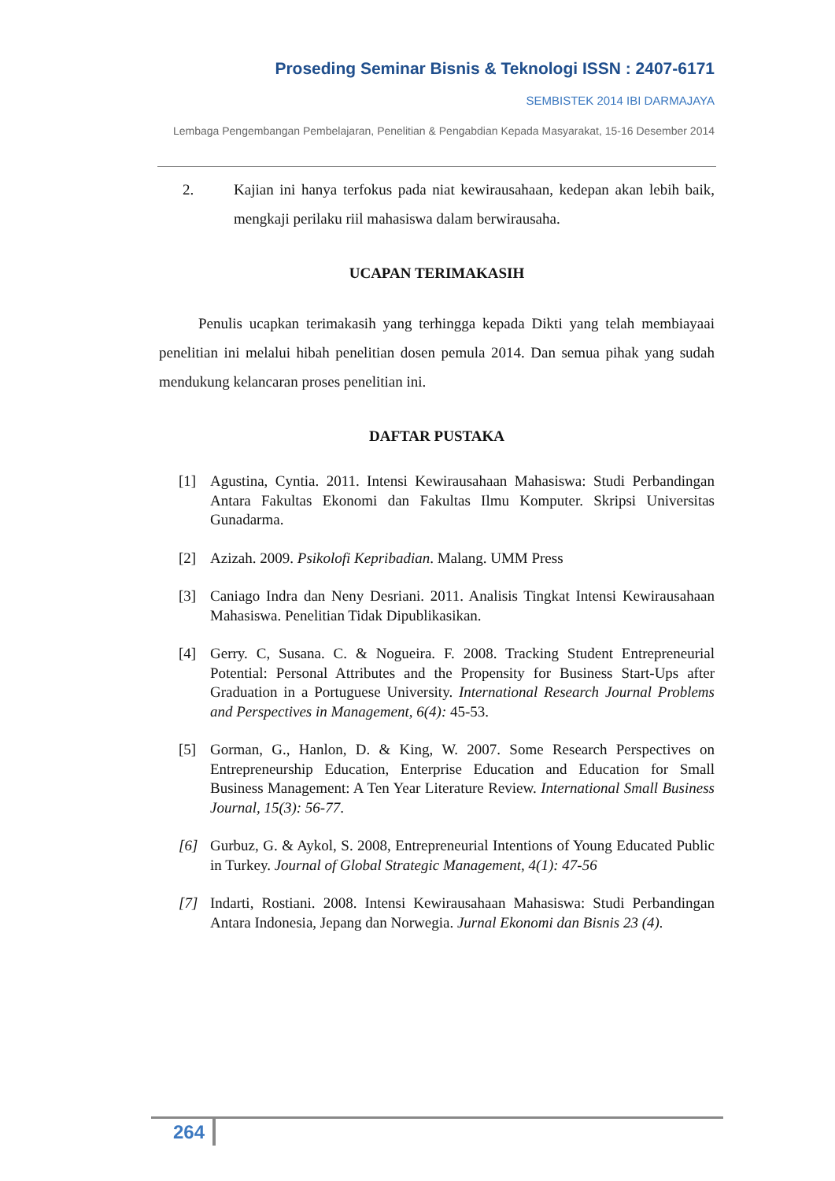Proseding Seminar Bisnis & Teknologi ISSN : 2407-6171
SEMBISTEK 2014 IBI DARMAJAYA
Lembaga Pengembangan Pembelajaran, Penelitian & Pengabdian Kepada Masyarakat, 15-16 Desember 2014
2.
Kajian ini hanya terfokus pada niat kewirausahaan, kedepan akan lebih baik, mengkaji perilaku riil mahasiswa dalam berwirausaha.
UCAPAN TERIMAKASIH
Penulis ucapkan terimakasih yang terhingga kepada Dikti yang telah membiayaai penelitian ini melalui hibah penelitian dosen pemula 2014. Dan semua pihak yang sudah mendukung kelancaran proses penelitian ini.
DAFTAR PUSTAKA
[1] Agustina, Cyntia. 2011. Intensi Kewirausahaan Mahasiswa: Studi Perbandingan Antara Fakultas Ekonomi dan Fakultas Ilmu Komputer. Skripsi Universitas Gunadarma.
[2] Azizah. 2009. Psikolofi Kepribadian. Malang. UMM Press
[3] Caniago Indra dan Neny Desriani. 2011. Analisis Tingkat Intensi Kewirausahaan Mahasiswa. Penelitian Tidak Dipublikasikan.
[4] Gerry. C, Susana. C. & Nogueira. F. 2008. Tracking Student Entrepreneurial Potential: Personal Attributes and the Propensity for Business Start-Ups after Graduation in a Portuguese University. International Research Journal Problems and Perspectives in Management, 6(4): 45-53.
[5] Gorman, G., Hanlon, D. & King, W. 2007. Some Research Perspectives on Entrepreneurship Education, Enterprise Education and Education for Small Business Management: A Ten Year Literature Review. International Small Business Journal, 15(3): 56-77.
[6] Gurbuz, G. & Aykol, S. 2008, Entrepreneurial Intentions of Young Educated Public in Turkey. Journal of Global Strategic Management, 4(1): 47-56
[7] Indarti, Rostiani. 2008. Intensi Kewirausahaan Mahasiswa: Studi Perbandingan Antara Indonesia, Jepang dan Norwegia. Jurnal Ekonomi dan Bisnis 23 (4).
264